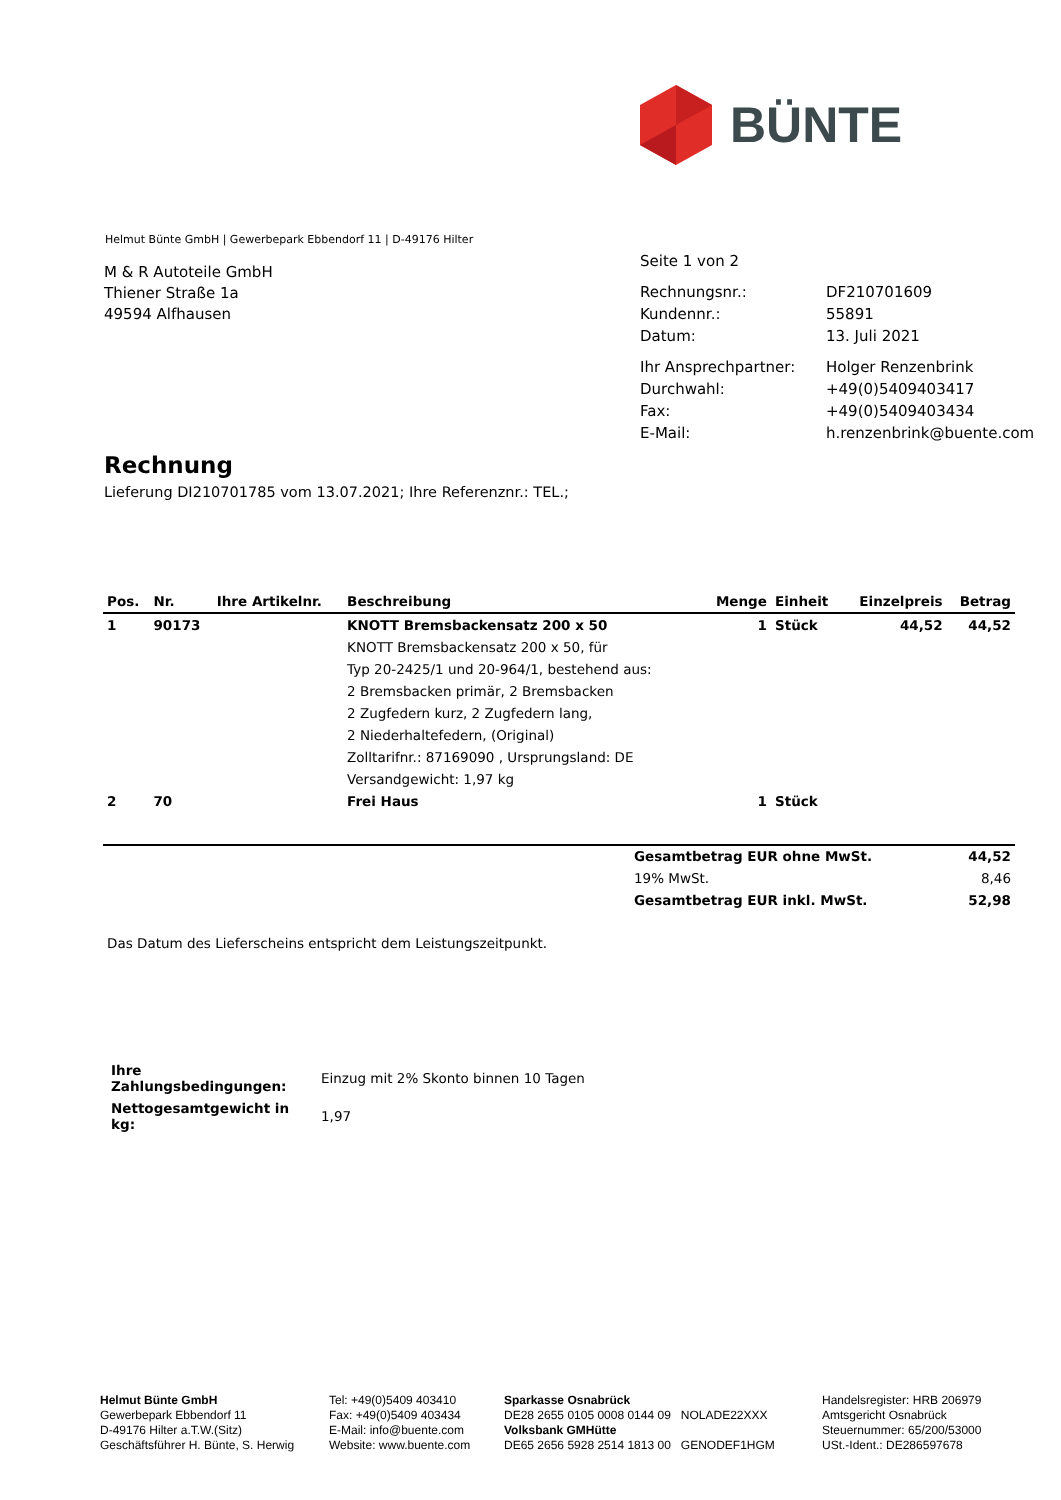BÜNTE
Helmut Bünte GmbH | Gewerbepark Ebbendorf 11 | D-49176 Hilter
M & R Autoteile GmbH
Thiener Straße 1a
49594 Alfhausen
| Seite 1 von 2 | |
| Rechnungsnr.: | DF210701609 |
| Kundennr.: | 55891 |
| Datum: | 13. Juli 2021 |
| Ihr Ansprechpartner: | Holger Renzenbrink |
| Durchwahl: | +49(0)5409403417 |
| Fax: | +49(0)5409403434 |
| E-Mail: | h.renzenbrink@buente.com |
Rechnung
Lieferung DI210701785 vom 13.07.2021; Ihre Referenznr.: TEL.;
| Pos. | Nr. | Ihre Artikelnr. | Beschreibung | Menge | Einheit | Einzelpreis | Betrag |
| --- | --- | --- | --- | --- | --- | --- | --- |
| 1 | 90173 | | KNOTT Bremsbackensatz 200 x 50 | 1 | Stück | 44,52 | 44,52 |
| | | | KNOTT Bremsbackensatz 200 x 50, für | | | | |
| | | | Typ 20-2425/1 und 20-964/1, bestehend aus: | | | | |
| | | | 2 Bremsbacken primär, 2 Bremsbacken | | | | |
| | | | 2 Zugfedern kurz, 2 Zugfedern lang, | | | | |
| | | | 2 Niederhaltefedern, (Original) | | | | |
| | | | Zolltarifnr.: 87169090 , Ursprungsland: DE | | | | |
| | | | Versandgewicht: 1,97 kg | | | | |
| 2 | 70 | | Frei Haus | 1 | Stück | | |
| Gesamtbetrag EUR ohne MwSt. | 44,52 |
| 19% MwSt. | 8,46 |
| Gesamtbetrag EUR inkl. MwSt. | 52,98 |
Das Datum des Lieferscheins entspricht dem Leistungszeitpunkt.
| Ihre Zahlungsbedingungen: | Einzug mit 2% Skonto binnen 10 Tagen |
| Nettogesamtgewicht in kg: | 1,97 |
Helmut Bünte GmbH
Gewerbepark Ebbendorf 11
D-49176 Hilter a.T.W.(Sitz)
Geschäftsführer H. Bünte, S. Herwig
Tel: +49(0)5409 403410
Fax: +49(0)5409 403434
E-Mail: info@buente.com
Website: www.buente.com
Sparkasse Osnabrück
DE28 2655 0105 0008 0144 09 NOLADE22XXX
Volksbank GMHütte
DE65 2656 5928 2514 1813 00 GENODEF1HGM
Handelsregister: HRB 206979
Amtsgericht Osnabrück
Steuernummer: 65/200/53000
USt.-Ident.: DE286597678